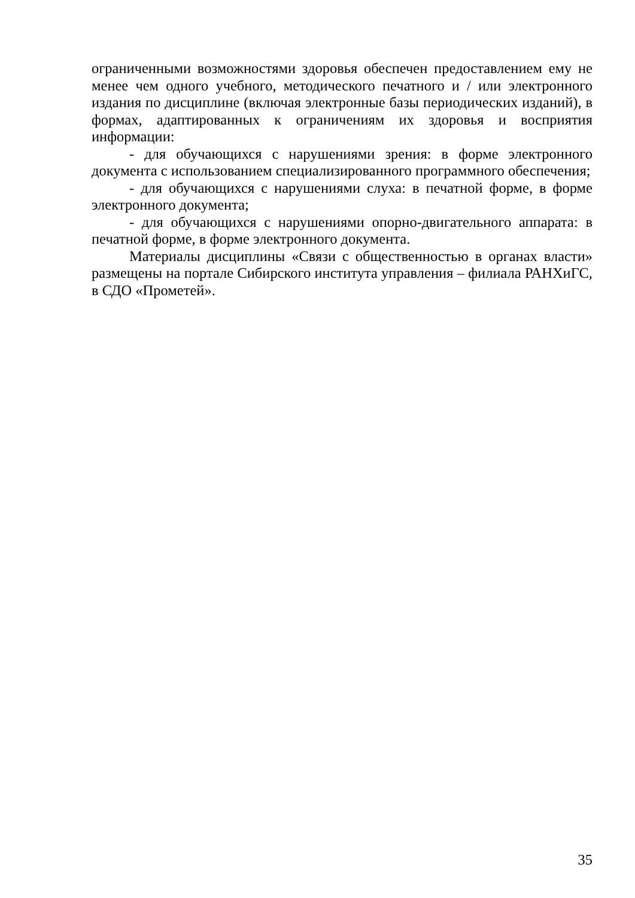ограниченными возможностями здоровья обеспечен предоставлением ему не менее чем одного учебного, методического печатного и / или электронного издания по дисциплине (включая электронные базы периодических изданий), в формах, адаптированных к ограничениям их здоровья и восприятия информации:
- для обучающихся с нарушениями зрения: в форме электронного документа с использованием специализированного программного обеспечения;
- для обучающихся с нарушениями слуха: в печатной форме, в форме электронного документа;
- для обучающихся с нарушениями опорно-двигательного аппарата: в печатной форме, в форме электронного документа.
Материалы дисциплины «Связи с общественностью в органах власти» размещены на портале Сибирского института управления – филиала РАНХиГС, в СДО «Прометей».
35